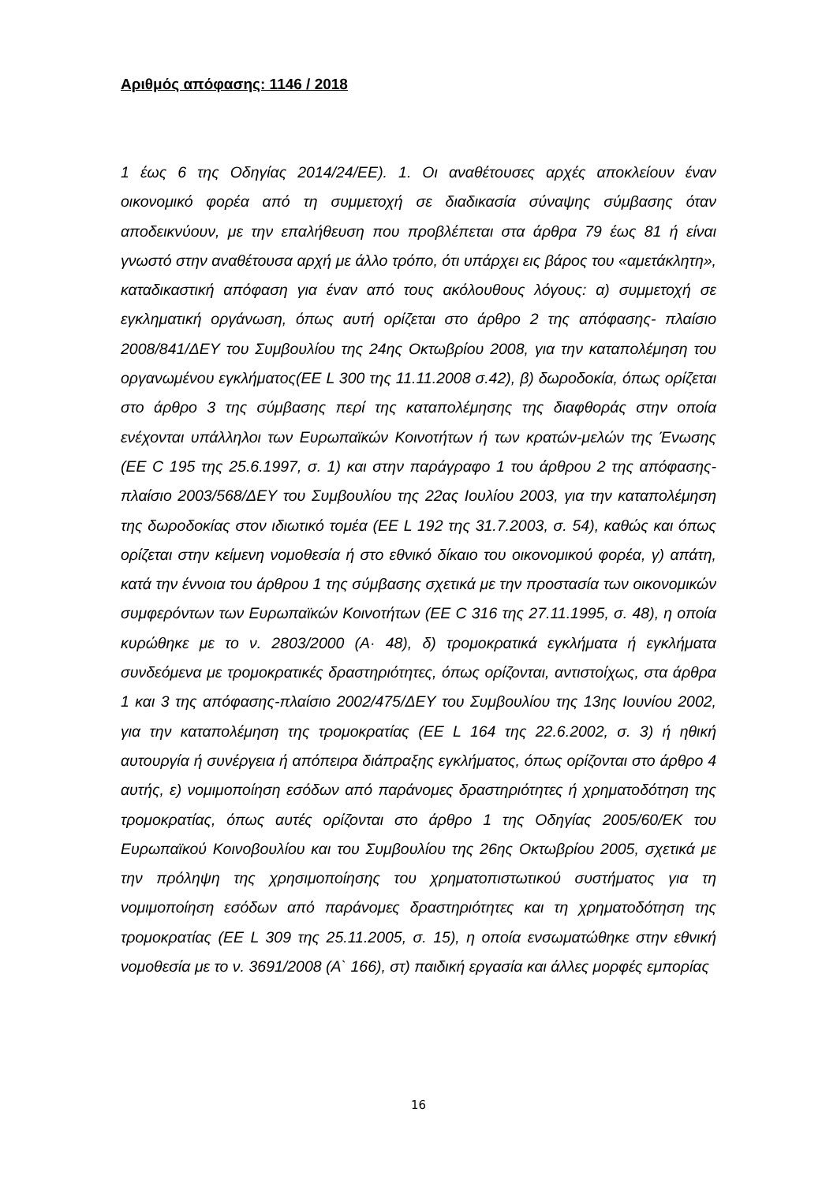Αριθμός απόφασης: 1146 / 2018
1 έως 6 της Οδηγίας 2014/24/ΕΕ). 1. Οι αναθέτουσες αρχές αποκλείουν έναν οικονομικό φορέα από τη συμμετοχή σε διαδικασία σύναψης σύμβασης όταν αποδεικνύουν, με την επαλήθευση που προβλέπεται στα άρθρα 79 έως 81 ή είναι γνωστό στην αναθέτουσα αρχή με άλλο τρόπο, ότι υπάρχει εις βάρος του «αμετάκλητη», καταδικαστική απόφαση για έναν από τους ακόλουθους λόγους: α) συμμετοχή σε εγκληματική οργάνωση, όπως αυτή ορίζεται στο άρθρο 2 της απόφασης- πλαίσιο 2008/841/ΔΕΥ του Συμβουλίου της 24ης Οκτωβρίου 2008, για την καταπολέμηση του οργανωμένου εγκλήματος(ΕΕ L 300 της 11.11.2008 σ.42), β) δωροδοκία, όπως ορίζεται στο άρθρο 3 της σύμβασης περί της καταπολέμησης της διαφθοράς στην οποία ενέχονται υπάλληλοι των Ευρωπαϊκών Κοινοτήτων ή των κρατών-μελών της Ένωσης (ΕΕ C 195 της 25.6.1997, σ. 1) και στην παράγραφο 1 του άρθρου 2 της απόφασης-πλαίσιο 2003/568/ΔΕΥ του Συμβουλίου της 22ας Ιουλίου 2003, για την καταπολέμηση της δωροδοκίας στον ιδιωτικό τομέα (ΕΕ L 192 της 31.7.2003, σ. 54), καθώς και όπως ορίζεται στην κείμενη νομοθεσία ή στο εθνικό δίκαιο του οικονομικού φορέα, γ) απάτη, κατά την έννοια του άρθρου 1 της σύμβασης σχετικά με την προστασία των οικονομικών συμφερόντων των Ευρωπαϊκών Κοινοτήτων (ΕΕ C 316 της 27.11.1995, σ. 48), η οποία κυρώθηκε με το ν. 2803/2000 (Α· 48), δ) τρομοκρατικά εγκλήματα ή εγκλήματα συνδεόμενα με τρομοκρατικές δραστηριότητες, όπως ορίζονται, αντιστοίχως, στα άρθρα 1 και 3 της απόφασης-πλαίσιο 2002/475/ΔΕΥ του Συμβουλίου της 13ης Ιουνίου 2002, για την καταπολέμηση της τρομοκρατίας (ΕΕ L 164 της 22.6.2002, σ. 3) ή ηθική αυτουργία ή συνέργεια ή απόπειρα διάπραξης εγκλήματος, όπως ορίζονται στο άρθρο 4 αυτής, ε) νομιμοποίηση εσόδων από παράνομες δραστηριότητες ή χρηματοδότηση της τρομοκρατίας, όπως αυτές ορίζονται στο άρθρο 1 της Οδηγίας 2005/60/ΕΚ του Ευρωπαϊκού Κοινοβουλίου και του Συμβουλίου της 26ης Οκτωβρίου 2005, σχετικά με την πρόληψη της χρησιμοποίησης του χρηματοπιστωτικού συστήματος για τη νομιμοποίηση εσόδων από παράνομες δραστηριότητες και τη χρηματοδότηση της τρομοκρατίας (ΕΕ L 309 της 25.11.2005, σ. 15), η οποία ενσωματώθηκε στην εθνική νομοθεσία με το ν. 3691/2008 (Α` 166), στ) παιδική εργασία και άλλες μορφές εμπορίας
16